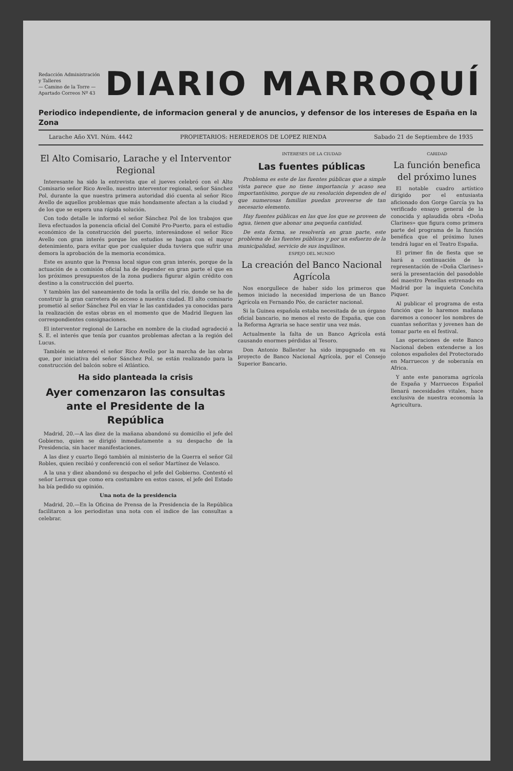Redacción Administración y Talleres
— Camino de la Torre —
Apartado Correos Nº 43
DIARIO MARROQUÍ
Periodico independiente, de informacion general y de anuncios, y defensor de los intereses de España en la Zona
Larache Año XVI. Núm. 4442 PROPIETARIOS: HEREDEROS DE LOPEZ RIENDA Sabado 21 de Septiembre de 1935
El Alto Comisario, Larache y el Interventor Regional
Interesante ha sido la entrevista que el jueves celebró con el Alto Comisario señor Rico Avello, nuestro interventor regional, señor Sánchez Pol, durante la que nuestra primera autoridad dió cuenta al señor Rico Avello de aquellos problemas que más hondamente afectan a la ciudad y de los que se espera una rápida solución.
Con todo detalle le informó el señor Sánchez Pol de los trabajos que lleva efectuados la ponencia oficial del Comité Pro-Puerto, para el estudio económico de la construcción del puerto, interesándose el señor Rico Avello con gran interés porque los estudios se hagan con el mayor detenimiento, para evitar que por cualquier duda tuviera que sufrir una demora la aprobación de la memoria económica.
Este es asunto que la Prensa local sigue con gran interés, porque de la actuación de a comisión oficial ha de depender en gran parte el que en los próximos presupuestos de la zona pudiera figurar algún crédito con destino a la construcción del puerto.
Y también las del saneamiento de toda la orilla del río, donde se ha de construir la gran carretera de acceso a nuestra ciudad. El alto comisario prometió al señor Sánchez Pol en viar le las cantidades ya conocidas para la realización de estas obras en el momento que de Madrid lleguen las correspondientes consignaciones.
El interventor regional de Larache en nombre de la ciudad agradeció a S. E. el interés que tenía por cuantos problemas afectan a la región del Lucus.
También se interesó el señor Rico Avello por la marcha de las obras que, por iniciativa del señor Sánchez Pol, se están realizando para la construcción del balcón sobre el Atlántico.
Ha sido planteada la crisis
Ayer comenzaron las consultas ante el Presidente de la República
Madrid, 20.—A las diez de la mañana abandonó su domicilio el jefe del Gobierno, quien se dirigió inmediatamente a su despacho de la Presidencia, sin hacer manifestaciones.
A las diez y cuarto llegó también al ministerio de la Guerra el señor Gil Robles, quien recibió y conferenció con el señor Martínez de Velasco.
A la una y diez abandonó su despacho el jefe del Gobierno. Contestó el señor Lerroux que como era costumbre en estos casos, el jefe del Estado ha bía pedido su opinión.
Una nota de la presidencia
Madrid, 20.—En la Oficina de Prensa de la Presidencia de la República facilitaron a los periodistas una nota con el indice de las consultas a celebrar.
INTERESES DE LA CIUDAD
Las fuentes públicas
Problema es este de las fuentes públicas que a simple vista parece que no tiene importancia y acaso sea importantísimo, porque de su resolución dependen de el que numerosas familias puedan proveerse de tan necesario elemento.
Hay fuentes públicas en las que los que se proveen de agua, tienen que abonar una pequeña cantidad.
De esta forma, se resolvería en gran parte, este problema de las fuentes públicas y por un esfuerzo de la municipalidad, servicio de sus inquilinos.
ESPEJO DEL MUNDO
La creación del Banco Nacional Agrícola
Nos enorgullece de haber sido los primeros que hemos iniciado la necesidad imperiosa de un Banco Agrícola en Fernando Póo, de carácter nacional.
Si la Guinea española estaba necesitada de un órgano oficial bancario, no menos el resto de España, que con la Reforma Agraria se hace sentir una vez más.
Actualmente la falta de un Banco Agrícola está causando enormes pérdidas al Tesoro.
Don Antonio Ballester ha sido impugnado en su proyecto de Banco Nacional Agrícola, por el Consejo Superior Bancario.
CARIDAD
La función benefica del próximo lunes
El notable cuadro artístico dirigido por el entusiasta aficionado don Gorge García ya ha verificado ensayo general de la conocida y aplaudida obra «Doña Clarines» que figura como primera parte del programa de la función benéfica que el próximo lunes tendrá lugar en el Teatro España.
El primer fin de fiesta que se hará a continuación de la representación de «Doña Clarines» será la presentación del pasodoble del maestro Penellas estrenado en Madrid por la inquieta Conchita Piquer.
Al publicar el programa de esta función que lo haremos mañana daremos a conocer los nombres de cuantas señoritas y jovenes han de tomar parte en el festival.
Las operaciones de este Banco Nacional deben extenderse a los colonos españoles del Protectorado en Marruecos y de soberanía en Africa.
Y ante este panorama agrícola de España y Marruecos Español llenará necesidades vitales, hace exclusiva de nuestra economía la Agricultura.